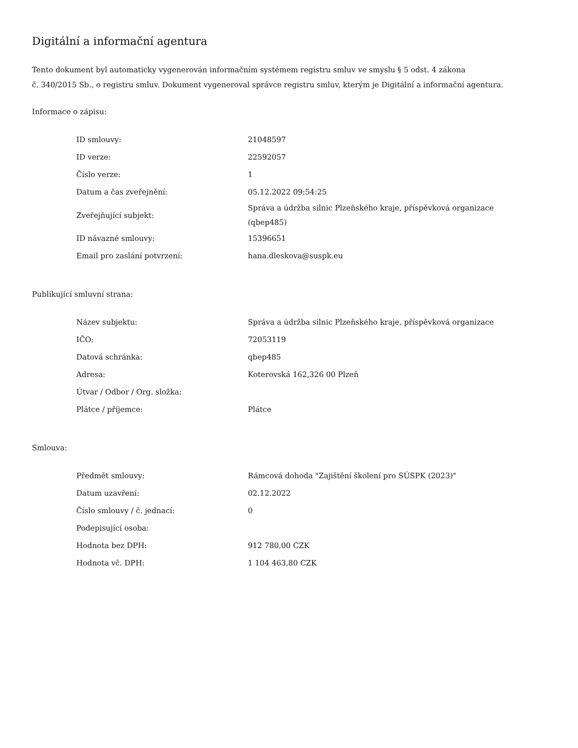Digitální a informační agentura
Tento dokument byl automaticky vygenerován informačním systémem registru smluv ve smyslu § 5 odst. 4 zákona
č. 340/2015 Sb., o registru smluv. Dokument vygeneroval správce registru smluv, kterým je Digitální a informační agentura.
Informace o zápisu:
| ID smlouvy: | 21048597 |
| ID verze: | 22592057 |
| Číslo verze: | 1 |
| Datum a čas zveřejnění: | 05.12.2022 09:54:25 |
| Zveřejňující subjekt: | Správa a údržba silnic Plzeňského kraje, příspěvková organizace (qbep485) |
| ID návazné smlouvy: | 15396651 |
| Email pro zaslání potvrzení: | hana.dleskova@suspk.eu |
Publikující smluvní strana:
| Název subjektu: | Správa a údržba silnic Plzeňského kraje, příspěvková organizace |
| IČO: | 72053119 |
| Datová schránka: | qbep485 |
| Adresa: | Koterovská 162,326 00 Plzeň |
| Útvar / Odbor / Org. složka: | |
| Plátce / příjemce: | Plátce |
Smlouva:
| Předmět smlouvy: | Rámcová dohoda "Zajištění školení pro SÚSPK (2023)" |
| Datum uzavření: | 02.12.2022 |
| Číslo smlouvy / č. jednací: | 0 |
| Podepisující osoba: | |
| Hodnota bez DPH: | 912 780,00 CZK |
| Hodnota vč. DPH: | 1 104 463,80 CZK |